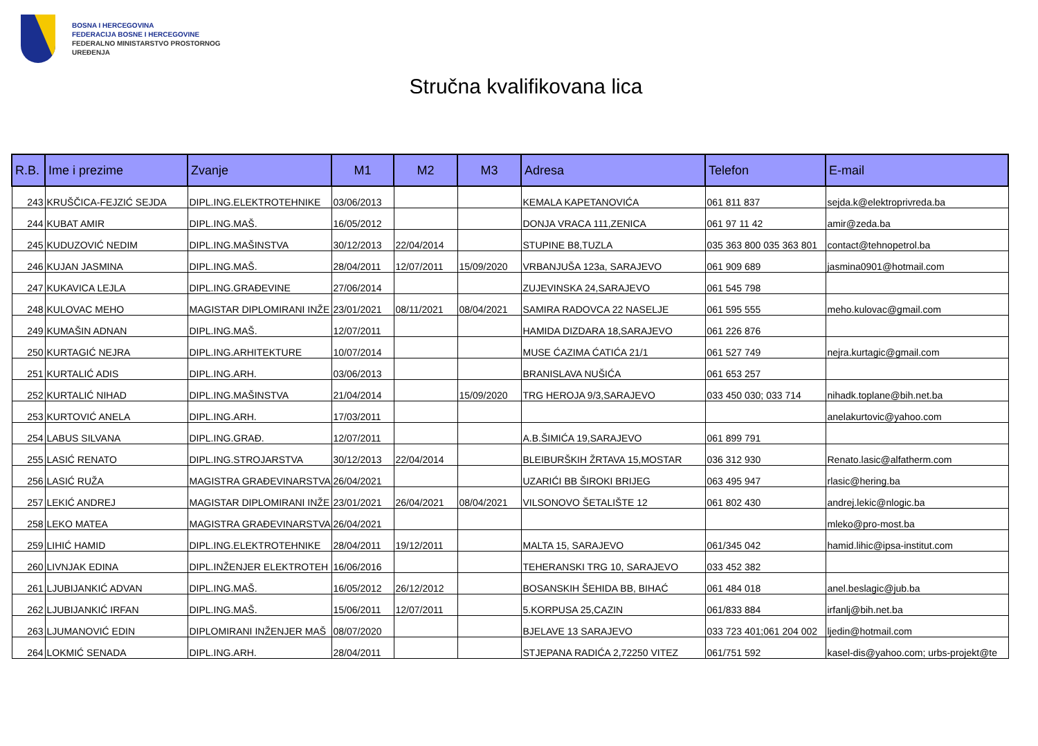BOSNA I HERCEGOVINA
FEDERACIJA BOSNE I HERCEGOVINE
FEDERALNO MINISTARSTVO PROSTORNOG
UREĐENJA
Stručna kvalifikovana lica
| R.B. | Ime i prezime | Zvanje | M1 | M2 | M3 | Adresa | Telefon | E-mail |
| --- | --- | --- | --- | --- | --- | --- | --- | --- |
| 243 | KRUŠČICA-FEJZIĆ SEJDA | DIPL.ING.ELEKTROTEHNIKE | 03/06/2013 | | | KEMALA KAPETANOVIĆA | 061 811 837 | sejda.k@elektroprivreda.ba |
| 244 | KUBAT AMIR | DIPL.ING.MAŠ. | 16/05/2012 | | | DONJA VRACA 111,ZENICA | 061 97 11 42 | amir@zeda.ba |
| 245 | KUDUZOVIĆ NEDIM | DIPL.ING.MAŠINSTVA | 30/12/2013 | 22/04/2014 | | STUPINE B8,TUZLA | 035 363 800 035 363 801 | contact@tehnopetrol.ba |
| 246 | KUJAN JASMINA | DIPL.ING.MAŠ. | 28/04/2011 | 12/07/2011 | 15/09/2020 | VRBANJUŠA 123a, SARAJEVO | 061 909 689 | jasmina0901@hotmail.com |
| 247 | KUKAVICA LEJLA | DIPL.ING.GRAĐEVINE | 27/06/2014 | | | ZUJEVINSKA 24,SARAJEVO | 061 545 798 | |
| 248 | KULOVAC MEHO | MAGISTAR DIPLOMIRANI INŽE | 23/01/2021 | 08/11/2021 | 08/04/2021 | SAMIRA RADOVCA 22 NASELJE | 061 595 555 | meho.kulovac@gmail.com |
| 249 | KUMAŠIN ADNAN | DIPL.ING.MAŠ. | 12/07/2011 | | | HAMIDA DIZDARA 18,SARAJEVO | 061 226 876 | |
| 250 | KURTAGIĆ NEJRA | DIPL.ING.ARHITEKTURE | 10/07/2014 | | | MUSE ĆAZIMA ĆATIĆA 21/1 | 061 527 749 | nejra.kurtagic@gmail.com |
| 251 | KURTALIĆ ADIS | DIPL.ING.ARH. | 03/06/2013 | | | BRANISLAVA NUŠIĆA | 061 653 257 | |
| 252 | KURTALIĆ NIHAD | DIPL.ING.MAŠINSTVA | 21/04/2014 | | 15/09/2020 | TRG HEROJA 9/3,SARAJEVO | 033 450 030; 033 714 | nihadk.toplane@bih.net.ba |
| 253 | KURTOVIĆ ANELA | DIPL.ING.ARH. | 17/03/2011 | | | | | anelakurtovic@yahoo.com |
| 254 | LABUS SILVANA | DIPL.ING.GRAĐ. | 12/07/2011 | | | A.B.ŠIMIĆA 19,SARAJEVO | 061 899 791 | |
| 255 | LASIĆ RENATO | DIPL.ING.STROJARSTVA | 30/12/2013 | 22/04/2014 | | BLEIBURŠKIH ŽRTAVA 15,MOSTAR | 036 312 930 | Renato.lasic@alfatherm.com |
| 256 | LASIĆ RUŽA | MAGISTRA GRAĐEVINARSTVA | 26/04/2021 | | | UZARIĆI BB ŠIROKI BRIJEG | 063 495 947 | rlasic@hering.ba |
| 257 | LEKIĆ ANDREJ | MAGISTAR DIPLOMIRANI INŽE | 23/01/2021 | 26/04/2021 | 08/04/2021 | VILSONOVO ŠETALIŠTE 12 | 061 802 430 | andrej.lekic@nlogic.ba |
| 258 | LEKO MATEA | MAGISTRA GRAĐEVINARSTVA | 26/04/2021 | | | | | mleko@pro-most.ba |
| 259 | LIHIĆ HAMID | DIPL.ING.ELEKTROTEHNIKE | 28/04/2011 | 19/12/2011 | | MALTA 15, SARAJEVO | 061/345 042 | hamid.lihic@ipsa-institut.com |
| 260 | LIVNJAK EDINA | DIPL.INŽENJER ELEKTROTEH | 16/06/2016 | | | TEHERANSKI TRG 10, SARAJEVO | 033 452 382 | |
| 261 | LJUBIJANKIĆ ADVAN | DIPL.ING.MAŠ. | 16/05/2012 | 26/12/2012 | | BOSANSKIH ŠEHIDA BB, BIHAĆ | 061 484 018 | anel.beslagic@jub.ba |
| 262 | LJUBIJANKIĆ IRFAN | DIPL.ING.MAŠ. | 15/06/2011 | 12/07/2011 | | 5.KORPUSA 25,CAZIN | 061/833 884 | irfanlj@bih.net.ba |
| 263 | LJUMANOVIĆ EDIN | DIPLOMIRANI INŽENJER MAŠ | 08/07/2020 | | | BJELAVE 13 SARAJEVO | 033 723 401;061 204 002 | ljedin@hotmail.com |
| 264 | LOKMIĆ SENADA | DIPL.ING.ARH. | 28/04/2011 | | | STJEPANA RADIĆA 2,72250 VITEZ | 061/751 592 | kasel-dis@yahoo.com; urbs-projekt@te |